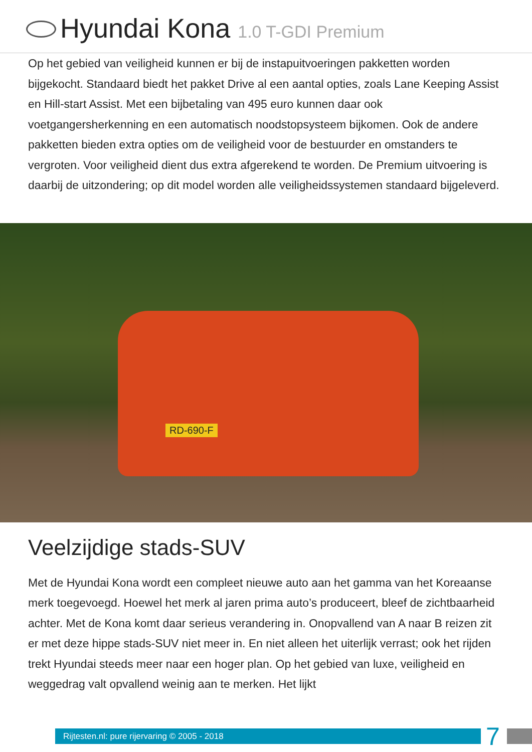Hyundai Kona 1.0 T-GDI Premium
Op het gebied van veiligheid kunnen er bij de instapuitvoeringen pakketten worden bijgekocht. Standaard biedt het pakket Drive al een aantal opties, zoals Lane Keeping Assist en Hill-start Assist. Met een bijbetaling van 495 euro kunnen daar ook voetgangersherkenning en een automatisch noodstopsysteem bijkomen. Ook de andere pakketten bieden extra opties om de veiligheid voor de bestuurder en omstanders te vergroten. Voor veiligheid dient dus extra afgerekend te worden. De Premium uitvoering is daarbij de uitzondering; op dit model worden alle veiligheidssystemen standaard bijgeleverd.
RD-690-F
Veelzijdige stads-SUV
Met de Hyundai Kona wordt een compleet nieuwe auto aan het gamma van het Koreaanse merk toegevoegd. Hoewel het merk al jaren prima auto’s produceert, bleef de zichtbaarheid achter. Met de Kona komt daar serieus verandering in. Onopvallend van A naar B reizen zit er met deze hippe stads-SUV niet meer in. En niet alleen het uiterlijk verrast; ook het rijden trekt Hyundai steeds meer naar een hoger plan. Op het gebied van luxe, veiligheid en weggedrag valt opvallend weinig aan te merken. Het lijkt
Rijtesten.nl: pure rijervaring © 2005 - 2018
7